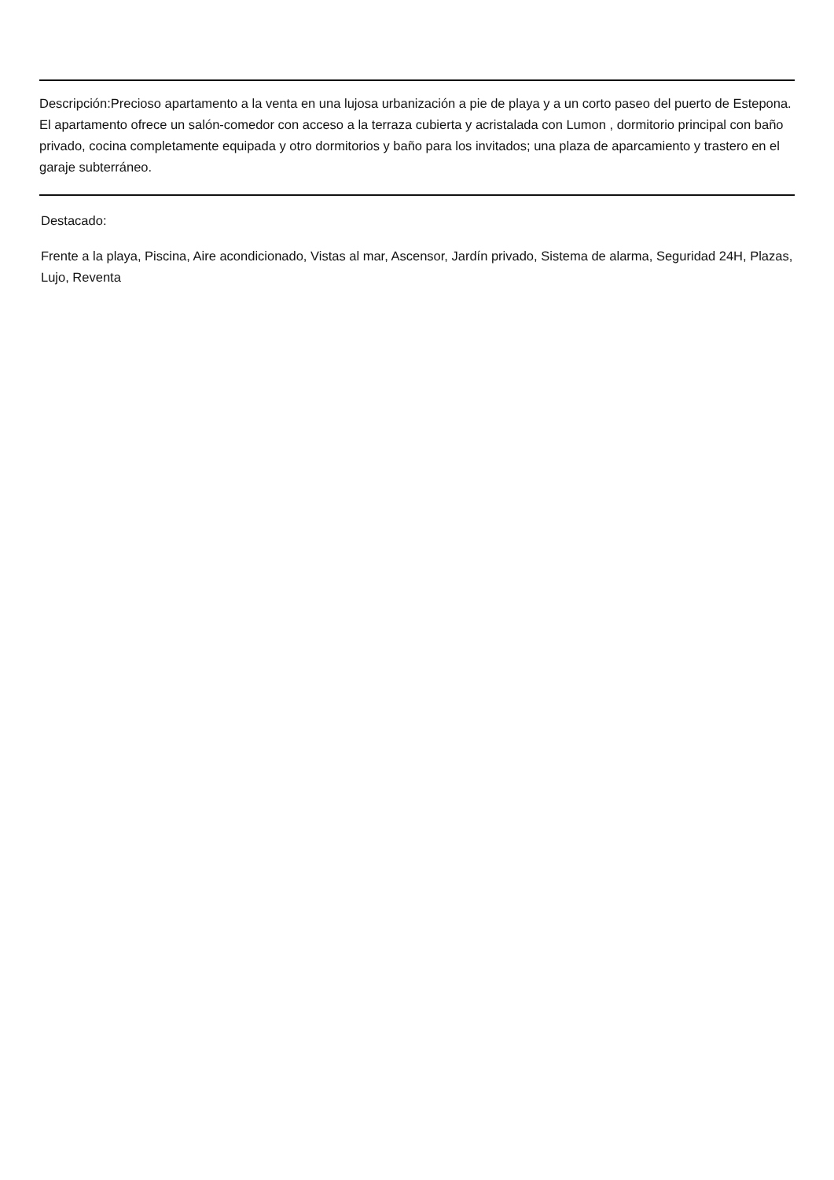Descripción:Precioso apartamento a la venta en una lujosa urbanización a pie de playa y a un corto paseo del puerto de Estepona. El apartamento ofrece un salón-comedor con acceso a la terraza cubierta y acristalada con Lumon , dormitorio principal con baño privado, cocina completamente equipada y otro dormitorios y baño para los invitados; una plaza de aparcamiento y trastero en el garaje subterráneo.
Destacado:
Frente a la playa, Piscina, Aire acondicionado, Vistas al mar, Ascensor, Jardín privado, Sistema de alarma, Seguridad 24H, Plazas, Lujo, Reventa